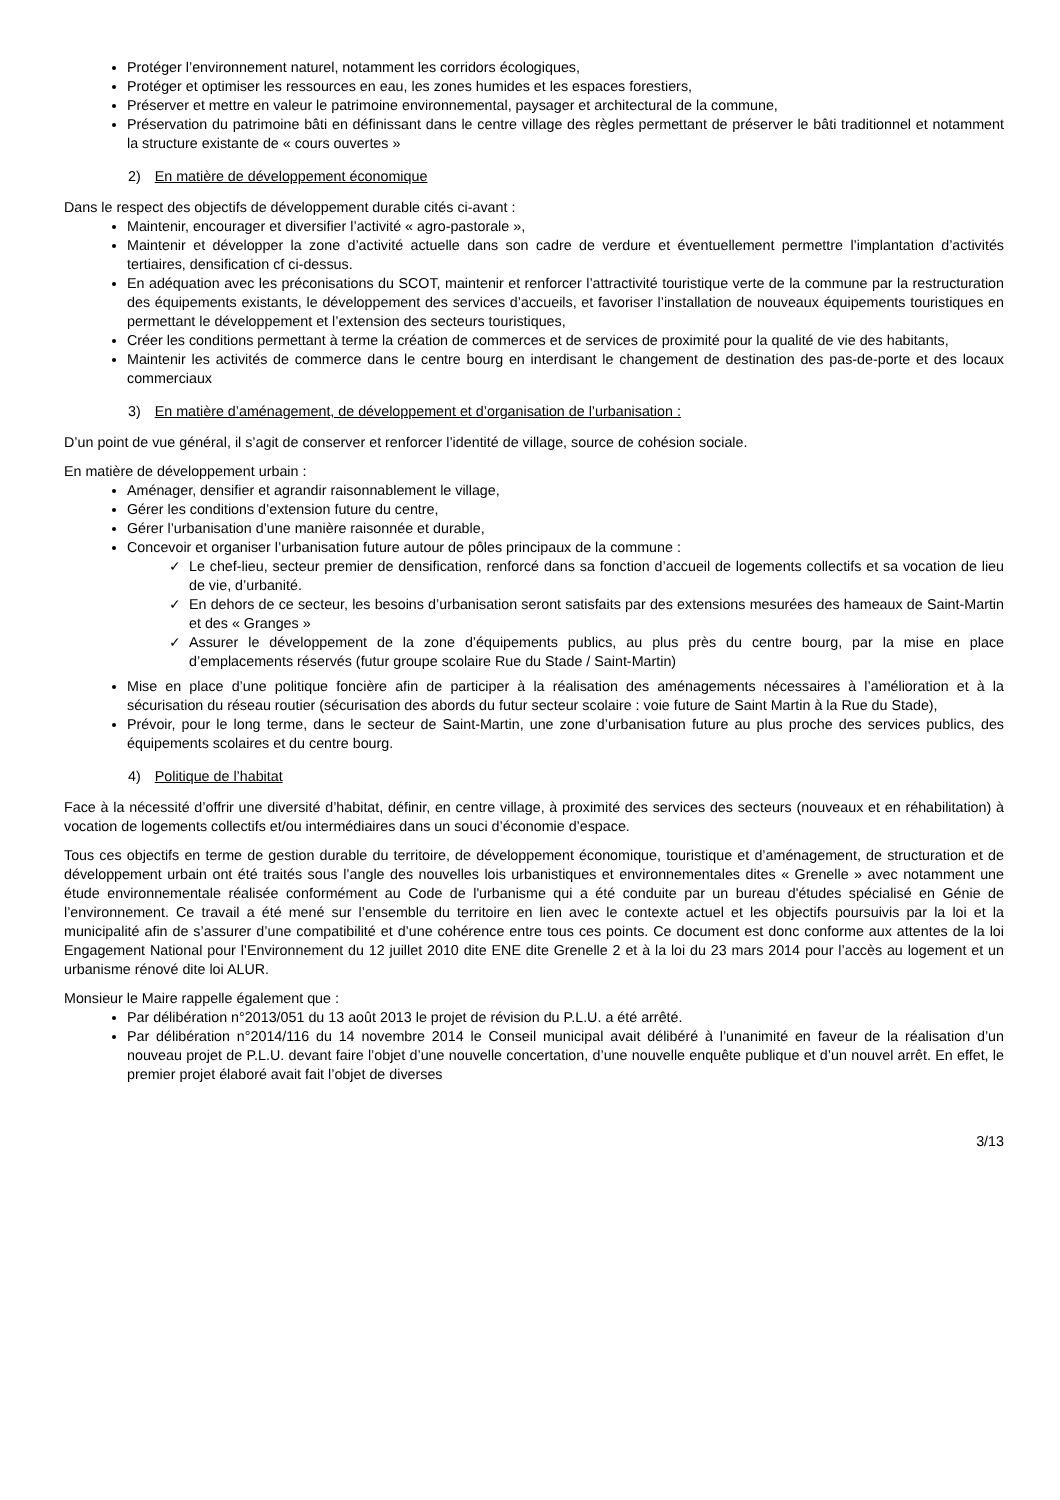Protéger l’environnement naturel, notamment les corridors écologiques,
Protéger et optimiser les ressources en eau, les zones humides et les espaces forestiers,
Préserver et mettre en valeur le patrimoine environnemental, paysager et architectural de la commune,
Préservation du patrimoine bâti en définissant dans le centre village des règles permettant de préserver le bâti traditionnel et notamment la structure existante de « cours ouvertes »
2) En matière de développement économique
Dans le respect des objectifs de développement durable cités ci-avant :
Maintenir, encourager et diversifier l’activité « agro-pastorale »,
Maintenir et développer la zone d’activité actuelle dans son cadre de verdure et éventuellement permettre l’implantation d’activités tertiaires, densification cf ci-dessus.
En adéquation avec les préconisations du SCOT, maintenir et renforcer l’attractivité touristique verte de la commune par la restructuration des équipements existants, le développement des services d’accueils, et favoriser l’installation de nouveaux équipements touristiques en permettant le développement et l’extension des secteurs touristiques,
Créer les conditions permettant à terme la création de commerces et de services de proximité pour la qualité de vie des habitants,
Maintenir les activités de commerce dans le centre bourg en interdisant le changement de destination des pas-de-porte et des locaux commerciaux
3) En matière d’aménagement, de développement et d’organisation de l’urbanisation :
D’un point de vue général, il s’agit de conserver et renforcer l’identité de village, source de cohésion sociale.
En matière de développement urbain :
Aménager, densifier et agrandir raisonnablement le village,
Gérer les conditions d’extension future du centre,
Gérer l’urbanisation d’une manière raisonnée et durable,
Concevoir et organiser l’urbanisation future autour de pôles principaux de la commune :
✓ Le chef-lieu, secteur premier de densification, renforcé dans sa fonction d’accueil de logements collectifs et sa vocation de lieu de vie, d’urbanité.
✓ En dehors de ce secteur, les besoins d’urbanisation seront satisfaits par des extensions mesurées des hameaux de Saint-Martin et des « Granges »
✓ Assurer le développement de la zone d’équipements publics, au plus près du centre bourg, par la mise en place d’emplacements réservés (futur groupe scolaire Rue du Stade / Saint-Martin)
Mise en place d’une politique foncière afin de participer à la réalisation des aménagements nécessaires à l’amélioration et à la sécurisation du réseau routier (sécurisation des abords du futur secteur scolaire : voie future de Saint Martin à la Rue du Stade),
Prévoir, pour le long terme, dans le secteur de Saint-Martin, une zone d’urbanisation future au plus proche des services publics, des équipements scolaires et du centre bourg.
4) Politique de l’habitat
Face à la nécessité d’offrir une diversité d’habitat, définir, en centre village, à proximité des services des secteurs (nouveaux et en réhabilitation) à vocation de logements collectifs et/ou intermédiaires dans un souci d’économie d’espace.
Tous ces objectifs en terme de gestion durable du territoire, de développement économique, touristique et d’aménagement, de structuration et de développement urbain ont été traités sous l’angle des nouvelles lois urbanistiques et environnementales dites « Grenelle » avec notamment une étude environnementale réalisée conformément au Code de l'urbanisme qui a été conduite par un bureau d'études spécialisé en Génie de l’environnement. Ce travail a été mené sur l’ensemble du territoire en lien avec le contexte actuel et les objectifs poursuivis par la loi et la municipalité afin de s’assurer d’une compatibilité et d’une cohérence entre tous ces points. Ce document est donc conforme aux attentes de la loi Engagement National pour l’Environnement du 12 juillet 2010 dite ENE dite Grenelle 2 et à la loi du 23 mars 2014 pour l’accès au logement et un urbanisme rénové dite loi ALUR.
Monsieur le Maire rappelle également que :
Par délibération n°2013/051 du 13 août 2013 le projet de révision du P.L.U. a été arrêté.
Par délibération n°2014/116 du 14 novembre 2014 le Conseil municipal avait délibéré à l’unanimité en faveur de la réalisation d’un nouveau projet de P.L.U. devant faire l’objet d’une nouvelle concertation, d’une nouvelle enquête publique et d’un nouvel arrêt. En effet, le premier projet élaboré avait fait l’objet de diverses
3/13